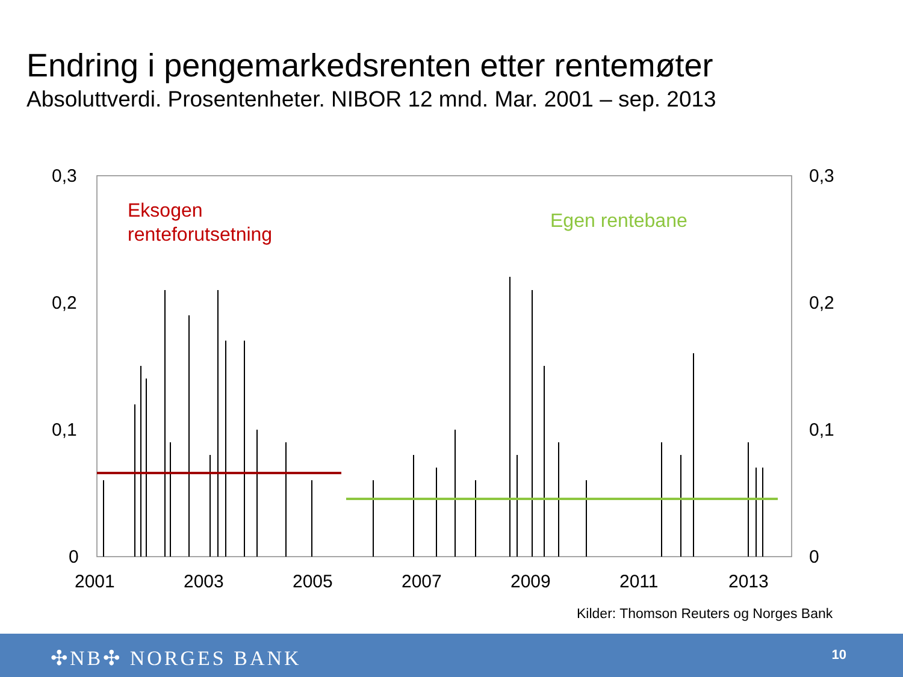Endring i pengemarkedsrenten etter rentemøter
Absoluttverdi. Prosentenheter. NIBOR 12 mnd. Mar. 2001 – sep. 2013
0,3
0,2
0,1
0
0,3
0,2
0,1
0
2001
2003
2005
2007
2009
2011
2013
Eksogen
renteforutsetning
Egen rentebane
Kilder: Thomson Reuters og Norges Bank
✣NB✣ NORGES BANK 10